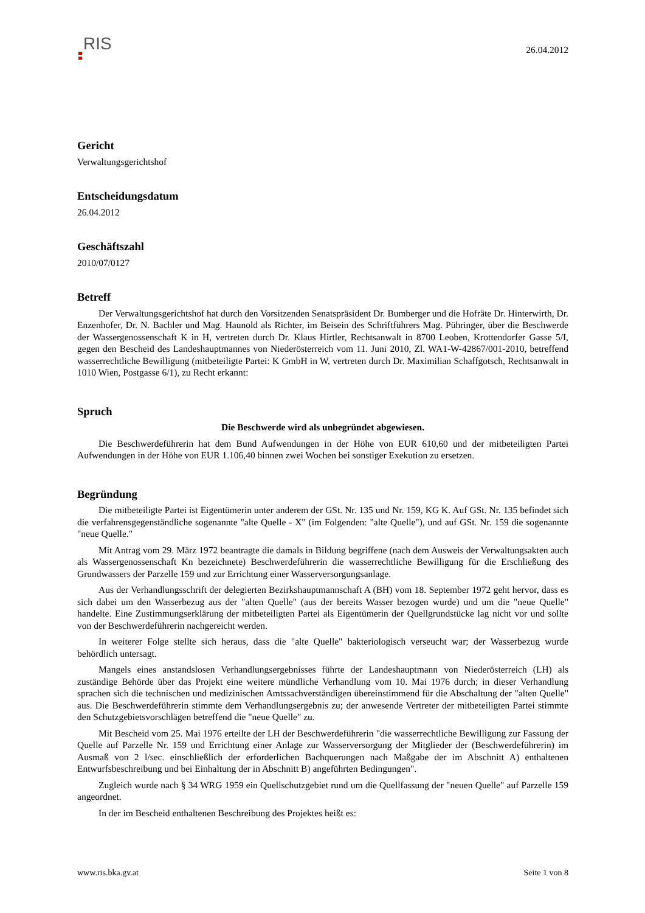RIS
26.04.2012
Gericht
Verwaltungsgerichtshof
Entscheidungsdatum
26.04.2012
Geschäftszahl
2010/07/0127
Betreff
Der Verwaltungsgerichtshof hat durch den Vorsitzenden Senatspräsident Dr. Bumberger und die Hofräte Dr. Hinterwirth, Dr. Enzenhofer, Dr. N. Bachler und Mag. Haunold als Richter, im Beisein des Schriftführers Mag. Pühringer, über die Beschwerde der Wassergenossenschaft K in H, vertreten durch Dr. Klaus Hirtler, Rechtsanwalt in 8700 Leoben, Krottendorfer Gasse 5/I, gegen den Bescheid des Landeshauptmannes von Niederösterreich vom 11. Juni 2010, Zl. WA1-W-42867/001-2010, betreffend wasserrechtliche Bewilligung (mitbeteiligte Partei: K GmbH in W, vertreten durch Dr. Maximilian Schaffgotsch, Rechtsanwalt in 1010 Wien, Postgasse 6/1), zu Recht erkannt:
Spruch
Die Beschwerde wird als unbegründet abgewiesen.
Die Beschwerdeführerin hat dem Bund Aufwendungen in der Höhe von EUR 610,60 und der mitbeteiligten Partei Aufwendungen in der Höhe von EUR 1.106,40 binnen zwei Wochen bei sonstiger Exekution zu ersetzen.
Begründung
Die mitbeteiligte Partei ist Eigentümerin unter anderem der GSt. Nr. 135 und Nr. 159, KG K. Auf GSt. Nr. 135 befindet sich die verfahrensgegenständliche sogenannte "alte Quelle - X" (im Folgenden: "alte Quelle"), und auf GSt. Nr. 159 die sogenannte "neue Quelle."
Mit Antrag vom 29. März 1972 beantragte die damals in Bildung begriffene (nach dem Ausweis der Verwaltungsakten auch als Wassergenossenschaft Kn bezeichnete) Beschwerdeführerin die wasserrechtliche Bewilligung für die Erschließung des Grundwassers der Parzelle 159 und zur Errichtung einer Wasserversorgungsanlage.
Aus der Verhandlungsschrift der delegierten Bezirkshauptmannschaft A (BH) vom 18. September 1972 geht hervor, dass es sich dabei um den Wasserbezug aus der "alten Quelle" (aus der bereits Wasser bezogen wurde) und um die "neue Quelle" handelte. Eine Zustimmungserklärung der mitbeteiligten Partei als Eigentümerin der Quellgrundstücke lag nicht vor und sollte von der Beschwerdeführerin nachgereicht werden.
In weiterer Folge stellte sich heraus, dass die "alte Quelle" bakteriologisch verseucht war; der Wasserbezug wurde behördlich untersagt.
Mangels eines anstandslosen Verhandlungsergebnisses führte der Landeshauptmann von Niederösterreich (LH) als zuständige Behörde über das Projekt eine weitere mündliche Verhandlung vom 10. Mai 1976 durch; in dieser Verhandlung sprachen sich die technischen und medizinischen Amtssachverständigen übereinstimmend für die Abschaltung der "alten Quelle" aus. Die Beschwerdeführerin stimmte dem Verhandlungsergebnis zu; der anwesende Vertreter der mitbeteiligten Partei stimmte den Schutzgebietsvorschlägen betreffend die "neue Quelle" zu.
Mit Bescheid vom 25. Mai 1976 erteilte der LH der Beschwerdeführerin "die wasserrechtliche Bewilligung zur Fassung der Quelle auf Parzelle Nr. 159 und Errichtung einer Anlage zur Wasserversorgung der Mitglieder der (Beschwerdeführerin) im Ausmaß von 2 l/sec. einschließlich der erforderlichen Bachquerungen nach Maßgabe der im Abschnitt A) enthaltenen Entwurfsbeschreibung und bei Einhaltung der in Abschnitt B) angeführten Bedingungen".
Zugleich wurde nach § 34 WRG 1959 ein Quellschutzgebiet rund um die Quellfassung der "neuen Quelle" auf Parzelle 159 angeordnet.
In der im Bescheid enthaltenen Beschreibung des Projektes heißt es:
www.ris.bka.gv.at Seite 1 von 8